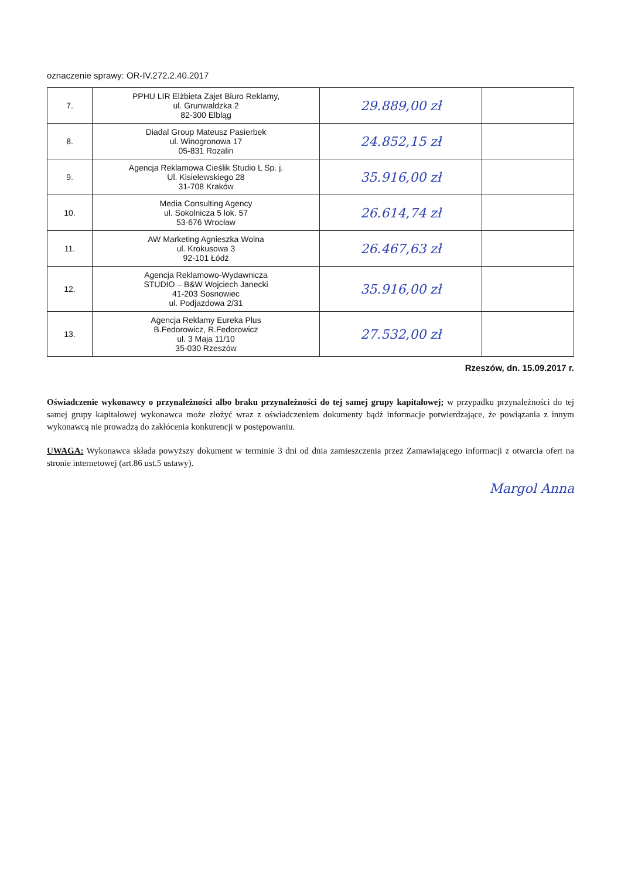oznaczenie sprawy: OR-IV.272.2.40.2017
| 7. | PPHU LIR Elżbieta Zajet Biuro Reklamy, ul. Grunwaldzka 2 82-300 Elbląg | 29.889,00 zł | |
| 8. | Diadal Group Mateusz Pasierbek ul. Winogronowa 17 05-831 Rozalin | 24.852,15 zł | |
| 9. | Agencja Reklamowa Cieślik Studio L Sp. j. Ul. Kisielewskiego 28 31-708 Kraków | 35.916,00 zł | |
| 10. | Media Consulting Agency ul. Sokolnicza 5 lok. 57 53-676 Wrocław | 26.614,74 zł | |
| 11. | AW Marketing Agnieszka Wolna ul. Krokusowa 3 92-101 Łódź | 26.467,63 zł | |
| 12. | Agencja Reklamowo-Wydawnicza STUDIO – B&W Wojciech Janecki 41-203 Sosnowiec ul. Podjazdowa 2/31 | 35.916,00 zł | |
| 13. | Agencja Reklamy Eureka Plus B.Fedorowicz, R.Fedorowicz ul. 3 Maja 11/10 35-030 Rzeszów | 27.532,00 zł | |
Rzeszów, dn. 15.09.2017 r.
Oświadczenie wykonawcy o przynależności albo braku przynależności do tej samej grupy kapitałowej; w przypadku przynależności do tej samej grupy kapitałowej wykonawca może złożyć wraz z oświadczeniem dokumenty bądź informacje potwierdzające, że powiązania z innym wykonawcą nie prowadzą do zakłócenia konkurencji w postępowaniu.
UWAGA: Wykonawca składa powyższy dokument w terminie 3 dni od dnia zamieszczenia przez Zamawiającego informacji z otwarcia ofert na stronie internetowej (art.86 ust.5 ustawy).
Margol Anna